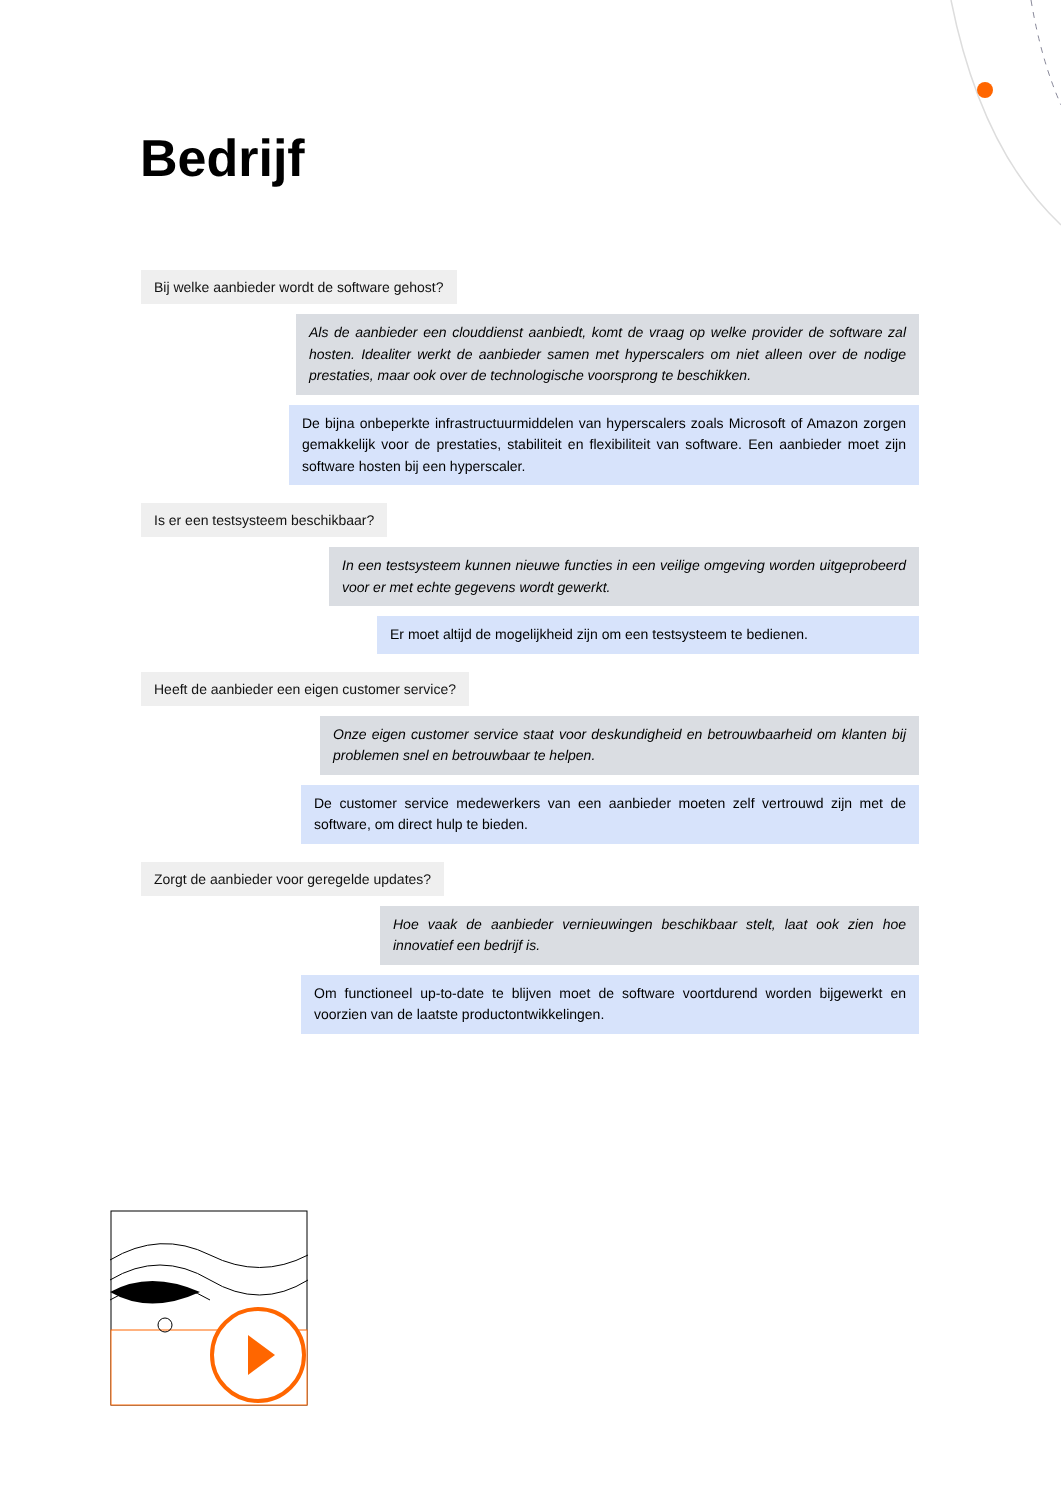Bedrijf
Bij welke aanbieder wordt de software gehost?
Als de aanbieder een clouddienst aanbiedt, komt de vraag op welke provider de software zal hosten. Idealiter werkt de aanbieder samen met hyperscalers om niet alleen over de nodige prestaties, maar ook over de technologische voorsprong te beschikken.
De bijna onbeperkte infrastructuurmiddelen van hyperscalers zoals Microsoft of Amazon zorgen gemakkelijk voor de prestaties, stabiliteit en flexibiliteit van software. Een aanbieder moet zijn software hosten bij een hyperscaler.
Is er een testsysteem beschikbaar?
In een testsysteem kunnen nieuwe functies in een veilige omgeving worden uitgeprobeerd voor er met echte gegevens wordt gewerkt.
Er moet altijd de mogelijkheid zijn om een testsysteem te bedienen.
Heeft de aanbieder een eigen customer service?
Onze eigen customer service staat voor deskundigheid en betrouwbaarheid om klanten bij problemen snel en betrouwbaar te helpen.
De customer service medewerkers van een aanbieder moeten zelf vertrouwd zijn met de software, om direct hulp te bieden.
Zorgt de aanbieder voor geregelde updates?
Hoe vaak de aanbieder vernieuwingen beschikbaar stelt, laat ook zien hoe innovatief een bedrijf is.
Om functioneel up-to-date te blijven moet de software voortdurend worden bijgewerkt en voorzien van de laatste productontwikkelingen.